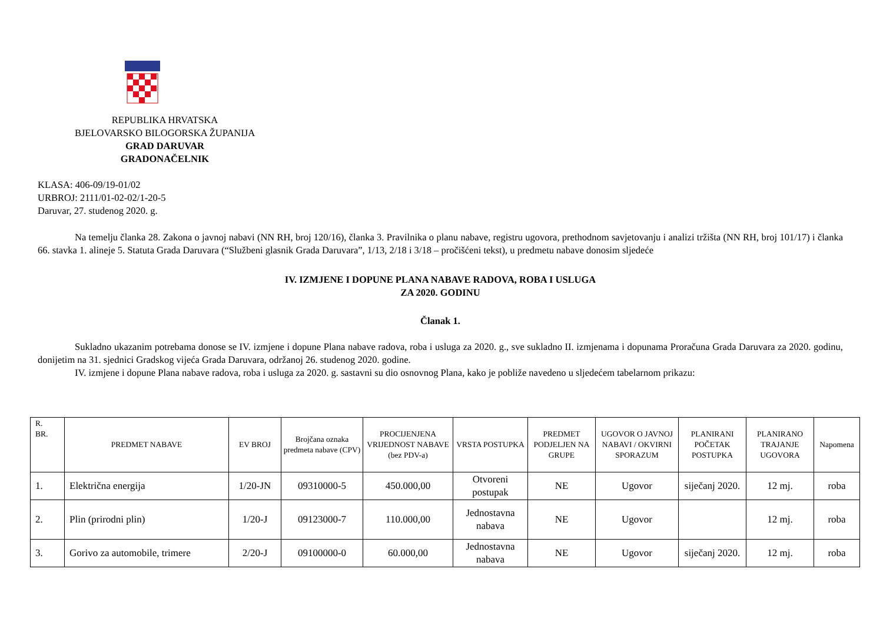REPUBLIKA HRVATSKA
BJELOVARSKO BILOGORSKA ŽUPANIJA
GRAD DARUVAR
GRADONAČELNIK
KLASA: 406-09/19-01/02
URBROJ: 2111/01-02-02/1-20-5
Daruvar, 27. studenog 2020. g.
Na temelju članka 28. Zakona o javnoj nabavi (NN RH, broj 120/16), članka 3. Pravilnika o planu nabave, registru ugovora, prethodnom savjetovanju i analizi tržišta (NN RH, broj 101/17) i članka 66. stavka 1. alineje 5. Statuta Grada Daruvara (“Službeni glasnik Grada Daruvara”, 1/13, 2/18 i 3/18 – pročišćeni tekst), u predmetu nabave donosim sljedeće
IV. IZMJENE I DOPUNE PLANA NABAVE RADOVA, ROBA I USLUGA
ZA 2020. GODINU
Članak 1.
Sukladno ukazanim potrebama donose se IV. izmjene i dopune Plana nabave radova, roba i usluga za 2020. g., sve sukladno II. izmjenama i dopunama Proračuna Grada Daruvara za 2020. godinu, donijetim na 31. sjednici Gradskog vijeća Grada Daruvara, održanoj 26. studenog 2020. godine.
IV. izmjene i dopune Plana nabave radova, roba i usluga za 2020. g. sastavni su dio osnovnog Plana, kako je pobliže navedeno u sljedećem tabelarnom prikazu:
| R. BR. | PREDMET NABAVE | EV BROJ | Brojčana oznaka predmeta nabave (CPV) | PROCIJENJENA VRIJEDNOST NABAVE (bez PDV-a) | VRSTA POSTUPKA | PREDMET PODJELJEN NA GRUPE | UGOVOR O JAVNOJ NABAVI / OKVIRNI SPORAZUM | PLANIRANI POČETAK POSTUPKA | PLANIRANO TRAJANJE UGOVORA | Napomena |
| --- | --- | --- | --- | --- | --- | --- | --- | --- | --- | --- |
| 1. | Električna energija | 1/20-JN | 09310000-5 | 450.000,00 | Otvoreni postupak | NE | Ugovor | siječanj 2020. | 12 mj. | roba |
| 2. | Plin (prirodni plin) | 1/20-J | 09123000-7 | 110.000,00 | Jednostavna nabava | NE | Ugovor | | 12 mj. | roba |
| 3. | Gorivo za automobile, trimere | 2/20-J | 09100000-0 | 60.000,00 | Jednostavna nabava | NE | Ugovor | siječanj 2020. | 12 mj. | roba |